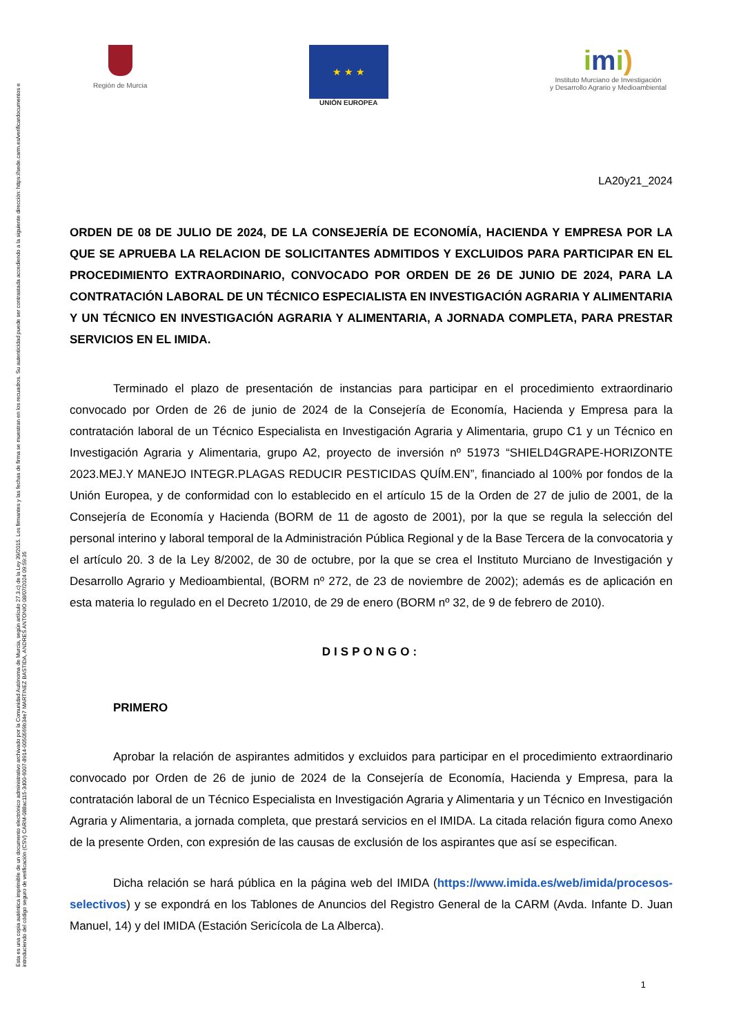Esta es una copia auténtica imprimible de un documento electrónico administrativo archivado por la Comunidad Autónoma de Murcia, según artículo 27.3.c) de la Ley 39/2015. Los firmantes y las fechas de firma se muestran en los recuadros. Su autenticidad puede ser contrastada accediendo a la siguiente dirección: https://sede.carm.es/verificardocumentos e introduciendo del código seguro de verificación (CSV) CARM-088ac115-3d00-6007-8914-0050569b34e7 MARTINEZ BASTIDA, ANDRES ANTONIO 08/07/2024 09:59:35
Región de Murcia
★ ★ ★
UNIÓN EUROPEA
imi)
Instituto Murciano de Investigación
y Desarrollo Agrario y Medioambiental
LA20y21_2024
ORDEN DE 08 DE JULIO DE 2024, DE LA CONSEJERÍA DE ECONOMÍA, HACIENDA Y EMPRESA POR LA QUE SE APRUEBA LA RELACION DE SOLICITANTES ADMITIDOS Y EXCLUIDOS PARA PARTICIPAR EN EL PROCEDIMIENTO EXTRAORDINARIO, CONVOCADO POR ORDEN DE 26 DE JUNIO DE 2024, PARA LA CONTRATACIÓN LABORAL DE UN TÉCNICO ESPECIALISTA EN INVESTIGACIÓN AGRARIA Y ALIMENTARIA Y UN TÉCNICO EN INVESTIGACIÓN AGRARIA Y ALIMENTARIA, A JORNADA COMPLETA, PARA PRESTAR SERVICIOS EN EL IMIDA.
Terminado el plazo de presentación de instancias para participar en el procedimiento extraordinario convocado por Orden de 26 de junio de 2024 de la Consejería de Economía, Hacienda y Empresa para la contratación laboral de un Técnico Especialista en Investigación Agraria y Alimentaria, grupo C1 y un Técnico en Investigación Agraria y Alimentaria, grupo A2, proyecto de inversión nº 51973 “SHIELD4GRAPE-HORIZONTE 2023.MEJ.Y MANEJO INTEGR.PLAGAS REDUCIR PESTICIDAS QUÍM.EN”, financiado al 100% por fondos de la Unión Europea, y de conformidad con lo establecido en el artículo 15 de la Orden de 27 de julio de 2001, de la Consejería de Economía y Hacienda (BORM de 11 de agosto de 2001), por la que se regula la selección del personal interino y laboral temporal de la Administración Pública Regional y de la Base Tercera de la convocatoria y el artículo 20. 3 de la Ley 8/2002, de 30 de octubre, por la que se crea el Instituto Murciano de Investigación y Desarrollo Agrario y Medioambiental, (BORM nº 272, de 23 de noviembre de 2002); además es de aplicación en esta materia lo regulado en el Decreto 1/2010, de 29 de enero (BORM nº 32, de 9 de febrero de 2010).
DISPONGO:
PRIMERO
Aprobar la relación de aspirantes admitidos y excluidos para participar en el procedimiento extraordinario convocado por Orden de 26 de junio de 2024 de la Consejería de Economía, Hacienda y Empresa, para la contratación laboral de un Técnico Especialista en Investigación Agraria y Alimentaria y un Técnico en Investigación Agraria y Alimentaria, a jornada completa, que prestará servicios en el IMIDA. La citada relación figura como Anexo de la presente Orden, con expresión de las causas de exclusión de los aspirantes que así se especifican.
Dicha relación se hará pública en la página web del IMIDA (https://www.imida.es/web/imida/procesos-selectivos) y se expondrá en los Tablones de Anuncios del Registro General de la CARM (Avda. Infante D. Juan Manuel, 14) y del IMIDA (Estación Sericícola de La Alberca).
1